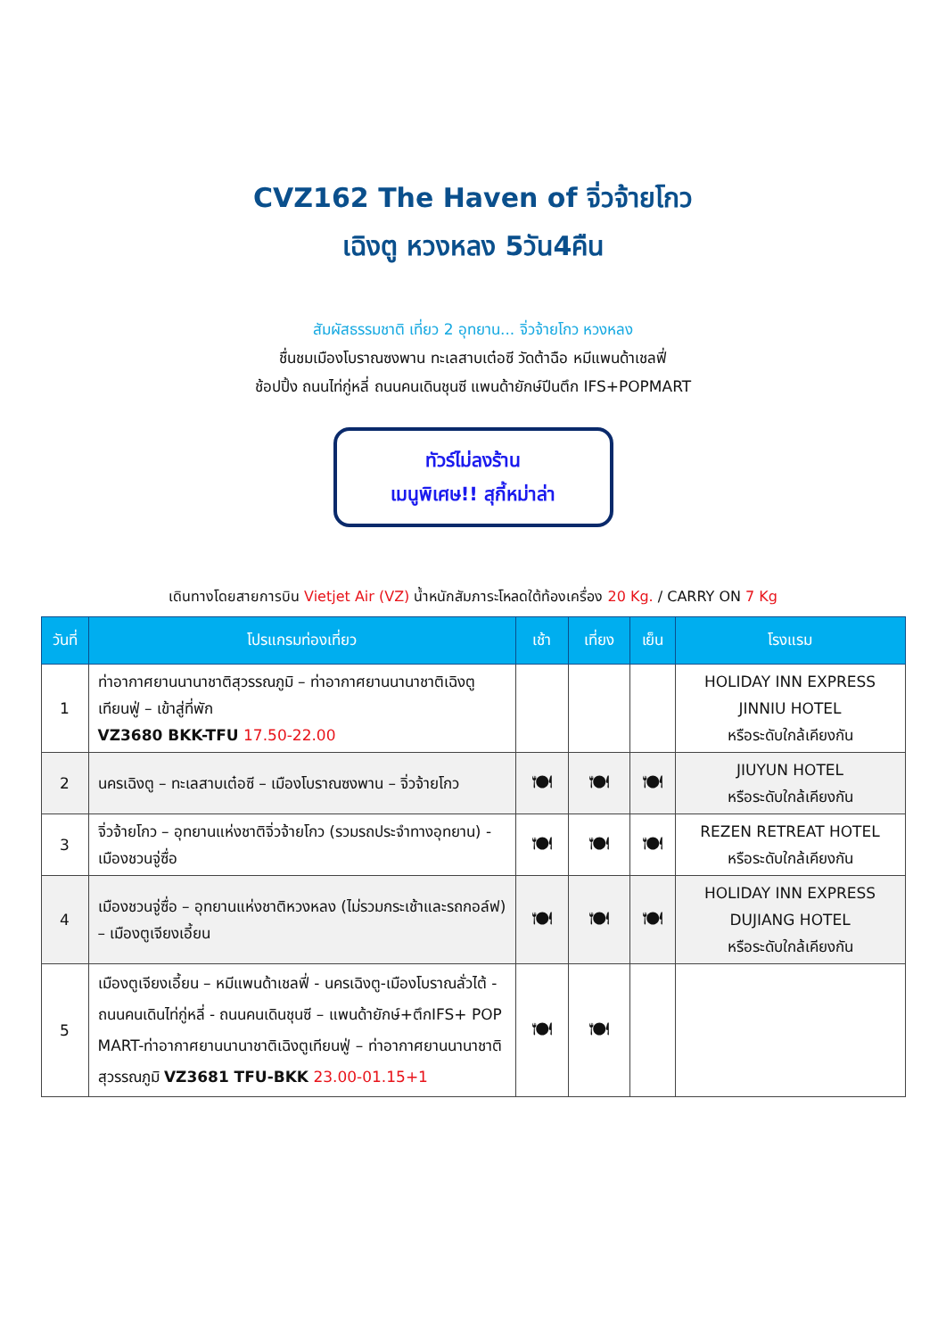CVZ162 The Haven of จิ่วจ้ายโกว
เฉิงตู หวงหลง 5วัน4คืน
สัมผัสธรรมชาติ เที่ยว 2 อุทยาน... จิ่วจ้ายโกว หวงหลง
ชื่นชมเมืองโบราณซงพาน ทะเลสาบเต๋อซี วัดต้าฉือ หมีแพนด้าเชลฟี่
ช้อปปิ้ง ถนนไท่กู่หลี่ ถนนคนเดินชุนซี แพนด้ายักษ์ปีนตึก IFS+POPMART
ทัวร์ไม่ลงร้าน
เมนูพิเศษ!! สุกี้หม่าล่า
เดินทางโดยสายการบิน Vietjet Air (VZ) น้ำหนักสัมภาระโหลดใต้ท้องเครื่อง 20 Kg. / CARRY ON 7 Kg
| วันที่ | โปรแกรมท่องเที่ยว | เช้า | เที่ยง | เย็น | โรงแรม |
| --- | --- | --- | --- | --- | --- |
| 1 | ท่าอากาศยานนานาชาติสุวรรณภูมิ – ท่าอากาศยานนานาชาติเฉิงตูเทียนฟู่ – เข้าสู่ที่พัก VZ3680 BKK-TFU 17.50-22.00 | | | | HOLIDAY INN EXPRESS JINNIU HOTEL หรือระดับใกล้เคียงกัน |
| 2 | นครเฉิงตู – ทะเลสาบเต๋อซี – เมืองโบราณซงพาน – จิ่วจ้ายโกว | 🍽 | 🍽 | 🍽 | JIUYUN HOTEL หรือระดับใกล้เคียงกัน |
| 3 | จิ่วจ้ายโกว – อุทยานแห่งชาติจิ่วจ้ายโกว (รวมรถประจำทางอุทยาน) - เมืองชวนจู่ซื่อ | 🍽 | 🍽 | 🍽 | REZEN RETREAT HOTEL หรือระดับใกล้เคียงกัน |
| 4 | เมืองชวนจู่ซื่อ – อุทยานแห่งชาติหวงหลง (ไม่รวมกระเช้าและรถกอล์ฟ) – เมืองตูเจียงเอี้ยน | 🍽 | 🍽 | 🍽 | HOLIDAY INN EXPRESS DUJIANG HOTEL หรือระดับใกล้เคียงกัน |
| 5 | เมืองตูเจียงเอี้ยน – หมีแพนด้าเชลฟี่ - นครเฉิงตู-เมืองโบราณลั่วไต้ - ถนนคนเดินไท่กู่หลี่ - ถนนคนเดินชุนซี – แพนด้ายักษ์+ตึกIFS+ POP MART-ท่าอากาศยานนานาชาติเฉิงตูเทียนฟู่ – ท่าอากาศยานนานาชาติสุวรรณภูมิ VZ3681 TFU-BKK 23.00-01.15+1 | 🍽 | 🍽 | | |